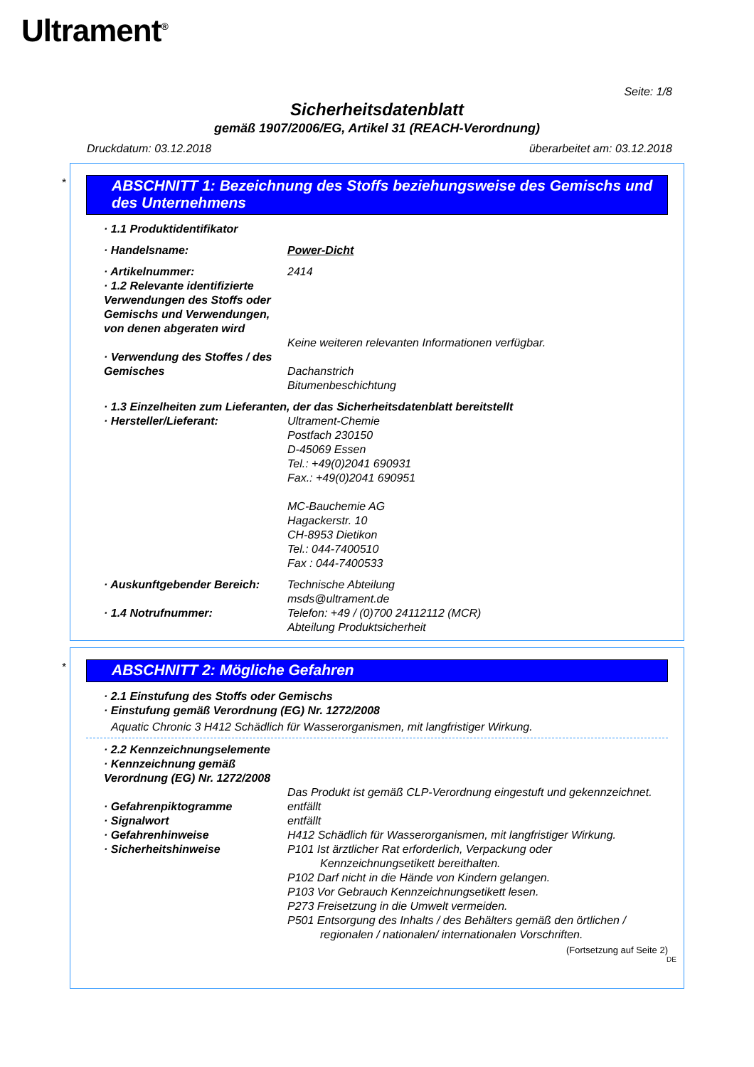Ultrament<sup>®</sup>
Seite: 1/8
Sicherheitsdatenblatt
gemäß 1907/2006/EG, Artikel 31 (REACH-Verordnung)
Druckdatum: 03.12.2018 überarbeitet am: 03.12.2018
*
ABSCHNITT 1: Bezeichnung des Stoffs beziehungsweise des Gemischs und des Unternehmens
· 1.1 Produktidentifikator
· Handelsname: Power-Dicht
· Artikelnummer: 2414
· 1.2 Relevante identifizierte Verwendungen des Stoffs oder Gemischs und Verwendungen, von denen abgeraten wird
Keine weiteren relevanten Informationen verfügbar.
· Verwendung des Stoffes / des Gemisches
Dachanstrich
Bitumenbeschichtung
· 1.3 Einzelheiten zum Lieferanten, der das Sicherheitsdatenblatt bereitstellt
· Hersteller/Lieferant: Ultrament-Chemie
Postfach 230150
D-45069 Essen
Tel.: +49(0)2041 690931
Fax.: +49(0)2041 690951
MC-Bauchemie AG
Hagackerstr. 10
CH-8953 Dietikon
Tel.: 044-7400510
Fax : 044-7400533
· Auskunftgebender Bereich:
Technische Abteilung
msds@ultrament.de
· 1.4 Notrufnummer: Telefon: +49 / (0)700 24112112 (MCR)
Abteilung Produktsicherheit
*
ABSCHNITT 2: Mögliche Gefahren
· 2.1 Einstufung des Stoffs oder Gemischs
· Einstufung gemäß Verordnung (EG) Nr. 1272/2008
Aquatic Chronic 3 H412 Schädlich für Wasserorganismen, mit langfristiger Wirkung.
· 2.2 Kennzeichnungselemente
· Kennzeichnung gemäß Verordnung (EG) Nr. 1272/2008
Das Produkt ist gemäß CLP-Verordnung eingestuft und gekennzeichnet.
· Gefahrenpiktogramme entfällt
· Signalwort entfällt
· Gefahrenhinweise H412 Schädlich für Wasserorganismen, mit langfristiger Wirkung.
· Sicherheitshinweise P101 Ist ärztlicher Rat erforderlich, Verpackung oder Kennzeichnungsetikett bereithalten.
P102 Darf nicht in die Hände von Kindern gelangen.
P103 Vor Gebrauch Kennzeichnungsetikett lesen.
P273 Freisetzung in die Umwelt vermeiden.
P501 Entsorgung des Inhalts / des Behälters gemäß den örtlichen / regionalen / nationalen/ internationalen Vorschriften.
(Fortsetzung auf Seite 2)
DE